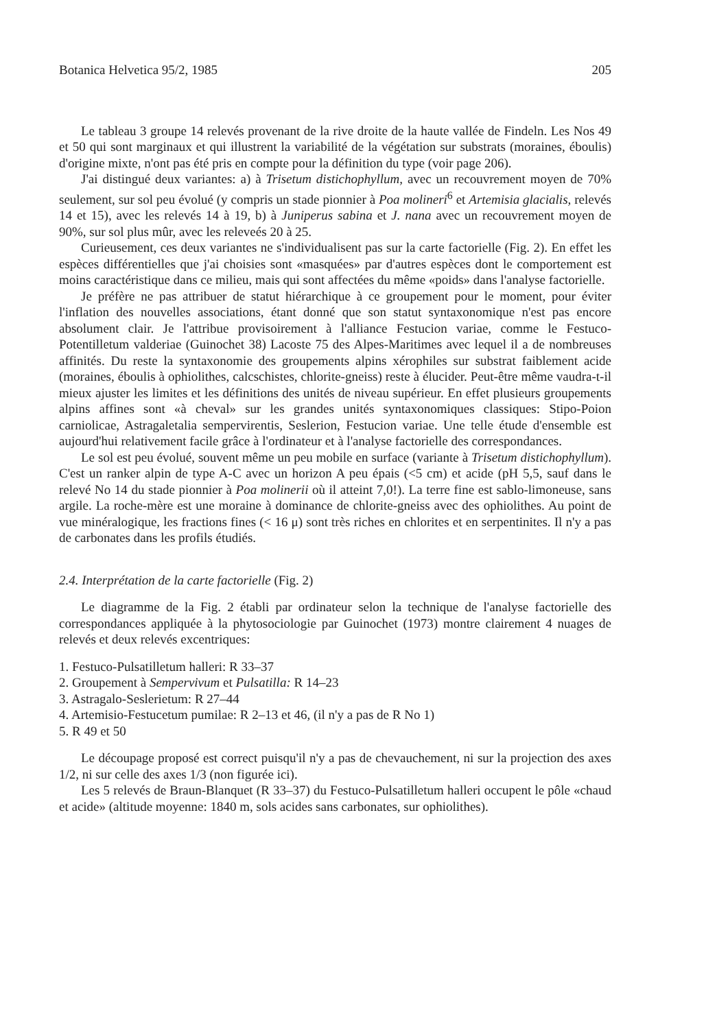Botanica Helvetica 95/2, 1985 205
Le tableau 3 groupe 14 relevés provenant de la rive droite de la haute vallée de Findeln. Les Nos 49 et 50 qui sont marginaux et qui illustrent la variabilité de la végétation sur substrats (moraines, éboulis) d'origine mixte, n'ont pas été pris en compte pour la définition du type (voir page 206).
J'ai distingué deux variantes: a) à Trisetum distichophyllum, avec un recouvrement moyen de 70% seulement, sur sol peu évolué (y compris un stade pionnier à Poa molineri<sup>6</sup> et Artemisia glacialis, relevés 14 et 15), avec les relevés 14 à 19, b) à Juniperus sabina et J. nana avec un recouvrement moyen de 90%, sur sol plus mûr, avec les releveés 20 à 25.
Curieusement, ces deux variantes ne s'individualisent pas sur la carte factorielle (Fig. 2). En effet les espèces différentielles que j'ai choisies sont «masquées» par d'autres espèces dont le comportement est moins caractéristique dans ce milieu, mais qui sont affectées du même «poids» dans l'analyse factorielle.
Je préfère ne pas attribuer de statut hiérarchique à ce groupement pour le moment, pour éviter l'inflation des nouvelles associations, étant donné que son statut syntaxonomique n'est pas encore absolument clair. Je l'attribue provisoirement à l'alliance Festucion variae, comme le Festuco-Potentilletum valderiae (Guinochet 38) Lacoste 75 des Alpes-Maritimes avec lequel il a de nombreuses affinités. Du reste la syntaxonomie des groupements alpins xérophiles sur substrat faiblement acide (moraines, éboulis à ophiolithes, calcschistes, chlorite-gneiss) reste à élucider. Peut-être même vaudra-t-il mieux ajuster les limites et les définitions des unités de niveau supérieur. En effet plusieurs groupements alpins affines sont «à cheval» sur les grandes unités syntaxonomiques classiques: Stipo-Poion carniolicae, Astragaletalia sempervirentis, Seslerion, Festucion variae. Une telle étude d'ensemble est aujourd'hui relativement facile grâce à l'ordinateur et à l'analyse factorielle des correspondances.
Le sol est peu évolué, souvent même un peu mobile en surface (variante à Trisetum distichophyllum). C'est un ranker alpin de type A-C avec un horizon A peu épais (<5 cm) et acide (pH 5,5, sauf dans le relevé No 14 du stade pionnier à Poa molinerii où il atteint 7,0!). La terre fine est sablo-limoneuse, sans argile. La roche-mère est une moraine à dominance de chlorite-gneiss avec des ophiolithes. Au point de vue minéralogique, les fractions fines (< 16 μ) sont très riches en chlorites et en serpentinites. Il n'y a pas de carbonates dans les profils étudiés.
2.4. Interprétation de la carte factorielle (Fig. 2)
Le diagramme de la Fig. 2 établi par ordinateur selon la technique de l'analyse factorielle des correspondances appliquée à la phytosociologie par Guinochet (1973) montre clairement 4 nuages de relevés et deux relevés excentriques:
1. Festuco-Pulsatilletum halleri: R 33–37
2. Groupement à Sempervivum et Pulsatilla: R 14–23
3. Astragalo-Seslerietum: R 27–44
4. Artemisio-Festucetum pumilae: R 2–13 et 46, (il n'y a pas de R No 1)
5. R 49 et 50
Le découpage proposé est correct puisqu'il n'y a pas de chevauchement, ni sur la projection des axes 1/2, ni sur celle des axes 1/3 (non figurée ici).
Les 5 relevés de Braun-Blanquet (R 33–37) du Festuco-Pulsatilletum halleri occupent le pôle «chaud et acide» (altitude moyenne: 1840 m, sols acides sans carbonates, sur ophiolithes).